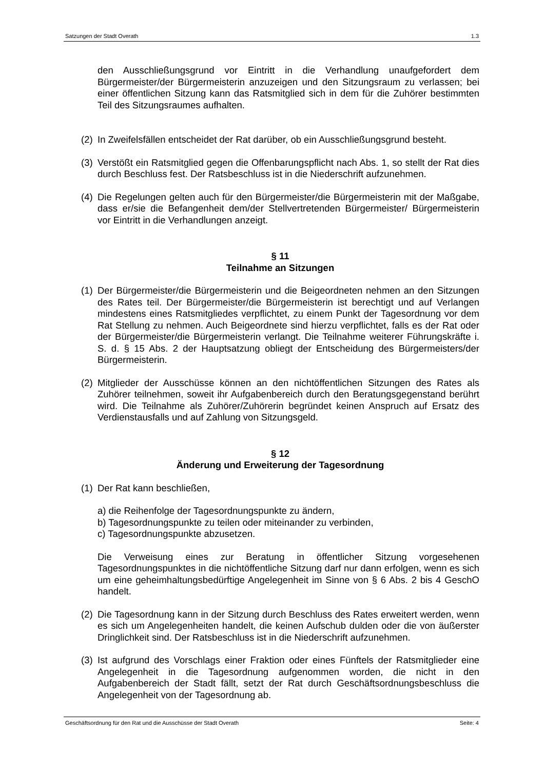Satzungen der Stadt Overath 1.3
den Ausschließungsgrund vor Eintritt in die Verhandlung unaufgefordert dem Bürgermeister/der Bürgermeisterin anzuzeigen und den Sitzungsraum zu verlassen; bei einer öffentlichen Sitzung kann das Ratsmitglied sich in dem für die Zuhörer bestimmten Teil des Sitzungsraumes aufhalten.
(2) In Zweifelsfällen entscheidet der Rat darüber, ob ein Ausschließungsgrund besteht.
(3) Verstößt ein Ratsmitglied gegen die Offenbarungspflicht nach Abs. 1, so stellt der Rat dies durch Beschluss fest. Der Ratsbeschluss ist in die Niederschrift aufzunehmen.
(4) Die Regelungen gelten auch für den Bürgermeister/die Bürgermeisterin mit der Maßgabe, dass er/sie die Befangenheit dem/der Stellvertretenden Bürgermeister/ Bürgermeisterin vor Eintritt in die Verhandlungen anzeigt.
§ 11
Teilnahme an Sitzungen
(1) Der Bürgermeister/die Bürgermeisterin und die Beigeordneten nehmen an den Sitzungen des Rates teil. Der Bürgermeister/die Bürgermeisterin ist berechtigt und auf Verlangen mindestens eines Ratsmitgliedes verpflichtet, zu einem Punkt der Tagesordnung vor dem Rat Stellung zu nehmen. Auch Beigeordnete sind hierzu verpflichtet, falls es der Rat oder der Bürgermeister/die Bürgermeisterin verlangt. Die Teilnahme weiterer Führungskräfte i. S. d. § 15 Abs. 2 der Hauptsatzung obliegt der Entscheidung des Bürgermeisters/der Bürgermeisterin.
(2) Mitglieder der Ausschüsse können an den nichtöffentlichen Sitzungen des Rates als Zuhörer teilnehmen, soweit ihr Aufgabenbereich durch den Beratungsgegenstand berührt wird. Die Teilnahme als Zuhörer/Zuhörerin begründet keinen Anspruch auf Ersatz des Verdienstausfalls und auf Zahlung von Sitzungsgeld.
§ 12
Änderung und Erweiterung der Tagesordnung
(1) Der Rat kann beschließen,
a) die Reihenfolge der Tagesordnungspunkte zu ändern,
b) Tagesordnungspunkte zu teilen oder miteinander zu verbinden,
c) Tagesordnungspunkte abzusetzen.
Die Verweisung eines zur Beratung in öffentlicher Sitzung vorgesehenen Tagesordnungspunktes in die nichtöffentliche Sitzung darf nur dann erfolgen, wenn es sich um eine geheimhaltungsbedürftige Angelegenheit im Sinne von § 6 Abs. 2 bis 4 GeschO handelt.
(2) Die Tagesordnung kann in der Sitzung durch Beschluss des Rates erweitert werden, wenn es sich um Angelegenheiten handelt, die keinen Aufschub dulden oder die von äußerster Dringlichkeit sind. Der Ratsbeschluss ist in die Niederschrift aufzunehmen.
(3) Ist aufgrund des Vorschlags einer Fraktion oder eines Fünftels der Ratsmitglieder eine Angelegenheit in die Tagesordnung aufgenommen worden, die nicht in den Aufgabenbereich der Stadt fällt, setzt der Rat durch Geschäftsordnungsbeschluss die Angelegenheit von der Tagesordnung ab.
Geschäftsordnung für den Rat und die Ausschüsse der Stadt Overath Seite: 4